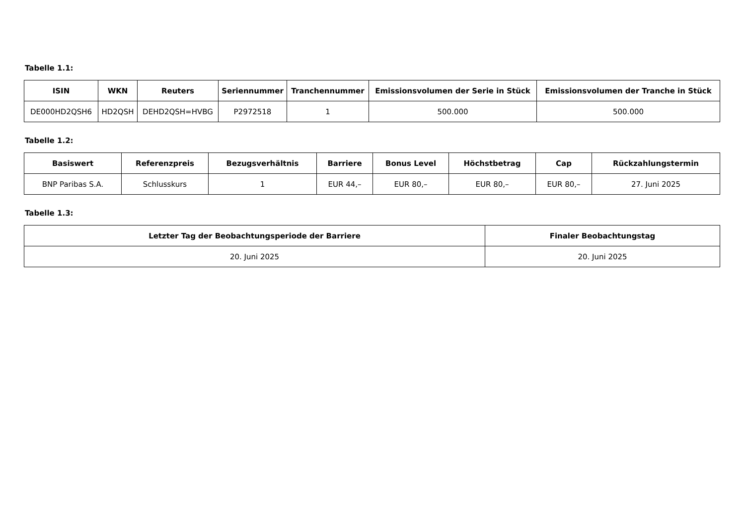Tabelle 1.1:
| ISIN | WKN | Reuters | Seriennummer | Tranchennummer | Emissionsvolumen der Serie in Stück | Emissionsvolumen der Tranche in Stück |
| --- | --- | --- | --- | --- | --- | --- |
| DE000HD2QSH6 | HD2QSH | DEHD2QSH=HVBG | P2972518 | 1 | 500.000 | 500.000 |
Tabelle 1.2:
| Basiswert | Referenzpreis | Bezugsverhältnis | Barriere | Bonus Level | Höchstbetrag | Cap | Rückzahlungstermin |
| --- | --- | --- | --- | --- | --- | --- | --- |
| BNP Paribas S.A. | Schlusskurs | 1 | EUR 44,– | EUR 80,– | EUR 80,– | EUR 80,– | 27. Juni 2025 |
Tabelle 1.3:
| Letzter Tag der Beobachtungsperiode der Barriere | Finaler Beobachtungstag |
| --- | --- |
| 20. Juni 2025 | 20. Juni 2025 |